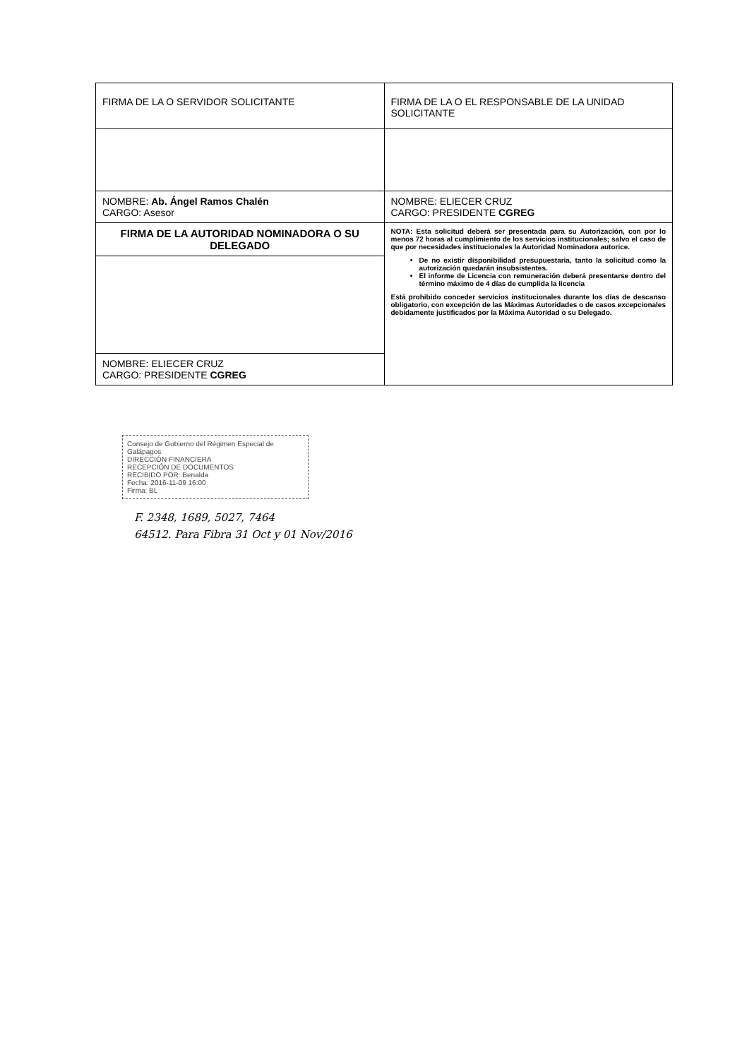| FIRMA DE LA O SERVIDOR SOLICITANTE | FIRMA DE LA O EL RESPONSABLE DE LA UNIDAD SOLICITANTE |
| NOMBRE: Ab. Ángel Ramos Chalén CARGO: Asesor | NOMBRE: ELIECER CRUZ CARGO: PRESIDENTE CGREG |
| FIRMA DE LA AUTORIDAD NOMINADORA O SU DELEGADO | NOTA: Esta solicitud deberá ser presentada para su Autorización, con por lo menos 72 horas al cumplimiento de los servicios institucionales; salvo el caso de que por necesidades institucionales la Autoridad Nominadora autorice. De no existir disponibilidad presupuestaria, tanto la solicitud como la autorización quedarán insubsistentes. El informe de Licencia con remuneración deberá presentarse dentro del término máximo de 4 días de cumplida la licencia Está prohibido conceder servicios institucionales durante los días de descanso obligatorio, con excepción de las Máximas Autoridades o de casos excepcionales debidamente justificados por la Máxima Autoridad o su Delegado. |
| NOMBRE: ELIECER CRUZ CARGO: PRESIDENTE CGREG | |
Consejo de Gobierno del Régimen Especial de Galápagos
DIRECCIÓN FINANCIERA
RECEPCIÓN DE DOCUMENTOS
RECIBIDO POR: Benalda
Fecha: 2016-11-09 16:00
Firma: BL
F. 2348, 1689, 5027, 7464
64512. Para Fibra 31 Oct y 01 Nov/2016